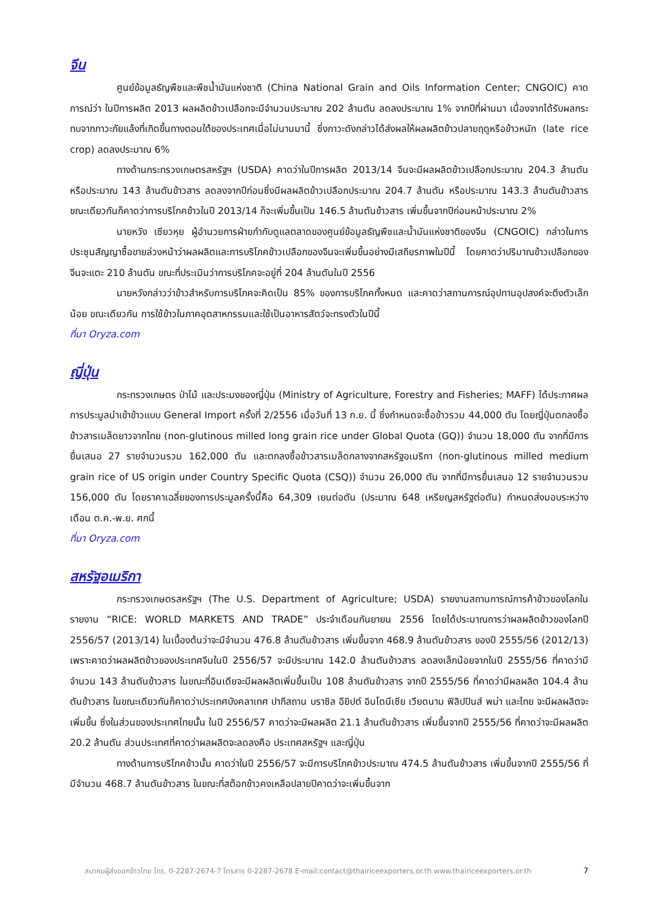จีน
ศูนย์ข้อมูลธัญพืชและพืชน้ำมันแห่งชาติ (China National Grain and Oils Information Center; CNGOIC) คาดการณ์ว่า ในปีการผลิต 2013 ผลผลิตข้าวเปลือกจะมีจำนวนประมาณ 202 ล้านตัน ลดลงประมาณ 1% จากปีที่ผ่านมา เนื่องจากได้รับผลกระทบจากภาวะภัยแล้งที่เกิดขึ้นทางตอนใต้ของประเทศเมื่อไม่นานมานี้ ซึ่งภาวะดังกล่าวได้ส่งผลให้ผลผลิตข้าวปลายฤดูหรือข้าวหนัก (late rice crop) ลดลงประมาณ 6%
ทางด้านกระทรวงเกษตรสหรัฐฯ (USDA) คาดว่าในปีการผลิต 2013/14 จีนจะมีผลผลิตข้าวเปลือกประมาณ 204.3 ล้านตัน หรือประมาณ 143 ล้านตันข้าวสาร ลดลงจากปีก่อนซึ่งมีผลผลิตข้าวเปลือกประมาณ 204.7 ล้านตัน หรือประมาณ 143.3 ล้านตันข้าวสาร ขณะเดียวกันก็คาดว่าการบริโภคข้าวในปี 2013/14 ก็จะเพิ่มขึ้นเป็น 146.5 ล้านตันข้าวสาร เพิ่มขึ้นจากปีก่อนหน้าประมาณ 2%
นายหวัง เซียวหุย ผู้อำนวยการฝ่ายกำกับดูแลตลาดของศูนย์ข้อมูลธัญพืชและน้ำมันแห่งชาติของจีน (CNGOIC) กล่าวในการประชุมสัญญาซื้อขายล่วงหน้าว่าผลผลิตและการบริโภคข้าวเปลือกของจีนจะเพิ่มขึ้นอย่างมีเสถียรภาพในปีนี้ โดยคาดว่าปริมาณข้าวเปลือกของจีนจะแตะ 210 ล้านตัน ขณะที่ประเมินว่าการบริโภคจะอยู่ที่ 204 ล้านตันในปี 2556
นายหวังกล่าวว่าข้าวสำหรับการบริโภคจะคิดเป็น 85% ของการบริโภคทั้งหมด และคาดว่าสถานการณ์อุปทานอุปสงค์จะตึงตัวเล็กน้อย ขณะเดียวกัน การใช้ข้าวในภาคอุตสาหกรรมและใช้เป็นอาหารสัตว์จะทรงตัวในปีนี้
ที่มา Oryza.com
ญี่ปุ่น
กระทรวงเกษตร ป่าไม้ และประมงของญี่ปุ่น (Ministry of Agriculture, Forestry and Fisheries; MAFF) ได้ประกาศผลการประมูลนำเข้าข้าวแบบ General Import ครั้งที่ 2/2556 เมื่อวันที่ 13 ก.ย. นี้ ซึ่งกำหนดจะซื้อข้าวรวม 44,000 ตัน โดยญี่ปุ่นตกลงซื้อข้าวสารเมล็ดยาวจากไทย (non-glutinous milled long grain rice under Global Quota (GQ)) จำนวน 18,000 ตัน จากที่มีการยื่นเสนอ 27 รายจำนวนรวม 162,000 ตัน และตกลงซื้อข้าวสารเมล็ดกลางจากสหรัฐอเมริกา (non-glutinous milled medium grain rice of US origin under Country Specific Quota (CSQ)) จำนวน 26,000 ตัน จากที่มีการยื่นเสนอ 12 รายจำนวนรวม 156,000 ตัน โดยราคาเฉลี่ยของการประมูลครั้งนี้คือ 64,309 เยนต่อตัน (ประมาณ 648 เหรียญสหรัฐต่อตัน) กำหนดส่งมอบระหว่างเดือน ต.ค.-พ.ย. ศกนี้
ที่มา Oryza.com
สหรัฐอเมริกา
กระทรวงเกษตรสหรัฐฯ (The U.S. Department of Agriculture; USDA) รายงานสถานการณ์การค้าข้าวของโลกในรายงาน “RICE: WORLD MARKETS AND TRADE” ประจำเดือนกันยายน 2556 โดยได้ประมาณการว่าผลผลิตข้าวของโลกปี 2556/57 (2013/14) ในเบื้องต้นว่าจะมีจำนวน 476.8 ล้านตันข้าวสาร เพิ่มขึ้นจาก 468.9 ล้านตันข้าวสาร ของปี 2555/56 (2012/13) เพราะคาดว่าผลผลิตข้าวของประเทศจีนในปี 2556/57 จะมีประมาณ 142.0 ล้านตันข้าวสาร ลดลงเล็กน้อยจากในปี 2555/56 ที่คาดว่ามีจำนวน 143 ล้านตันข้าวสาร ในขณะที่อินเดียจะมีผลผลิตเพิ่มขึ้นเป็น 108 ล้านตันข้าวสาร จากปี 2555/56 ที่คาดว่ามีผลผลิต 104.4 ล้านตันข้าวสาร ในขณะเดียวกันก็คาดว่าประเทศบังคลาเทศ ปากีสถาน บราซิล อียิปต์ อินโดนีเซีย เวียดนาม ฟิลิปปินส์ พม่า และไทย จะมีผลผลิตจะเพิ่มขึ้น ซึ่งในส่วนของประเทศไทยนั้น ในปี 2556/57 คาดว่าจะมีผลผลิต 21.1 ล้านตันข้าวสาร เพิ่มขึ้นจากปี 2555/56 ที่คาดว่าจะมีผลผลิต 20.2 ล้านตัน ส่วนประเทศที่คาดว่าผลผลิตจะลดลงคือ ประเทศสหรัฐฯ และญี่ปุ่น
ทางด้านการบริโภคข้าวนั้น คาดว่าในปี 2556/57 จะมีการบริโภคข้าวประมาณ 474.5 ล้านตันข้าวสาร เพิ่มขึ้นจากปี 2555/56 ที่มีจำนวน 468.7 ล้านตันข้าวสาร ในขณะที่สต็อกข้าวคงเหลือปลายปีคาดว่าจะเพิ่มขึ้นจาก
สมาคมผู้ส่งออกข้าวไทย โทร. 0-2287-2674-7 โทรสาร 0-2287-2678 E-mail:contact@thairiceexporters.or.th www.thairiceexporters.or.th 7